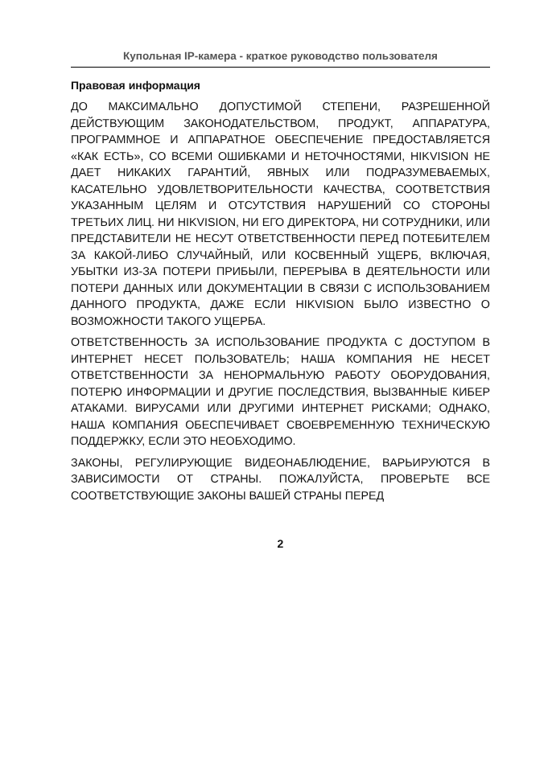Купольная IP-камера - краткое руководство пользователя
Правовая информация
ДО МАКСИМАЛЬНО ДОПУСТИМОЙ СТЕПЕНИ, РАЗРЕШЕННОЙ ДЕЙСТВУЮЩИМ ЗАКОНОДАТЕЛЬСТВОМ, ПРОДУКТ, АППАРАТУРА, ПРОГРАММНОЕ И АППАРАТНОЕ ОБЕСПЕЧЕНИЕ ПРЕДОСТАВЛЯЕТСЯ «КАК ЕСТЬ», СО ВСЕМИ ОШИБКАМИ И НЕТОЧНОСТЯМИ, HIKVISION НЕ ДАЕТ НИКАКИХ ГАРАНТИЙ, ЯВНЫХ ИЛИ ПОДРАЗУМЕВАЕМЫХ, КАСАТЕЛЬНО УДОВЛЕТВОРИТЕЛЬНОСТИ КАЧЕСТВА, СООТВЕТСТВИЯ УКАЗАННЫМ ЦЕЛЯМ И ОТСУТСТВИЯ НАРУШЕНИЙ СО СТОРОНЫ ТРЕТЬИХ ЛИЦ. НИ HIKVISION, НИ ЕГО ДИРЕКТОРА, НИ СОТРУДНИКИ, ИЛИ ПРЕДСТАВИТЕЛИ НЕ НЕСУТ ОТВЕТСТВЕННОСТИ ПЕРЕД ПОТЕБИТЕЛЕМ ЗА КАКОЙ-ЛИБО СЛУЧАЙНЫЙ, ИЛИ КОСВЕННЫЙ УЩЕРБ, ВКЛЮЧАЯ, УБЫТКИ ИЗ-ЗА ПОТЕРИ ПРИБЫЛИ, ПЕРЕРЫВА В ДЕЯТЕЛЬНОСТИ ИЛИ ПОТЕРИ ДАННЫХ ИЛИ ДОКУМЕНТАЦИИ В СВЯЗИ С ИСПОЛЬЗОВАНИЕМ ДАННОГО ПРОДУКТА, ДАЖЕ ЕСЛИ HIKVISION БЫЛО ИЗВЕСТНО О ВОЗМОЖНОСТИ ТАКОГО УЩЕРБА.
ОТВЕТСТВЕННОСТЬ ЗА ИСПОЛЬЗОВАНИЕ ПРОДУКТА С ДОСТУПОМ В ИНТЕРНЕТ НЕСЕТ ПОЛЬЗОВАТЕЛЬ; НАША КОМПАНИЯ НЕ НЕСЕТ ОТВЕТСТВЕННОСТИ ЗА НЕНОРМАЛЬНУЮ РАБОТУ ОБОРУДОВАНИЯ, ПОТЕРЮ ИНФОРМАЦИИ И ДРУГИЕ ПОСЛЕДСТВИЯ, ВЫЗВАННЫЕ КИБЕР АТАКАМИ. ВИРУСАМИ ИЛИ ДРУГИМИ ИНТЕРНЕТ РИСКАМИ; ОДНАКО, НАША КОМПАНИЯ ОБЕСПЕЧИВАЕТ СВОЕВРЕМЕННУЮ ТЕХНИЧЕСКУЮ ПОДДЕРЖКУ, ЕСЛИ ЭТО НЕОБХОДИМО.
ЗАКОНЫ, РЕГУЛИРУЮЩИЕ ВИДЕОНАБЛЮДЕНИЕ, ВАРЬИРУЮТСЯ В ЗАВИСИМОСТИ ОТ СТРАНЫ. ПОЖАЛУЙСТА, ПРОВЕРЬТЕ ВСЕ СООТВЕТСТВУЮЩИЕ ЗАКОНЫ ВАШЕЙ СТРАНЫ ПЕРЕД
2